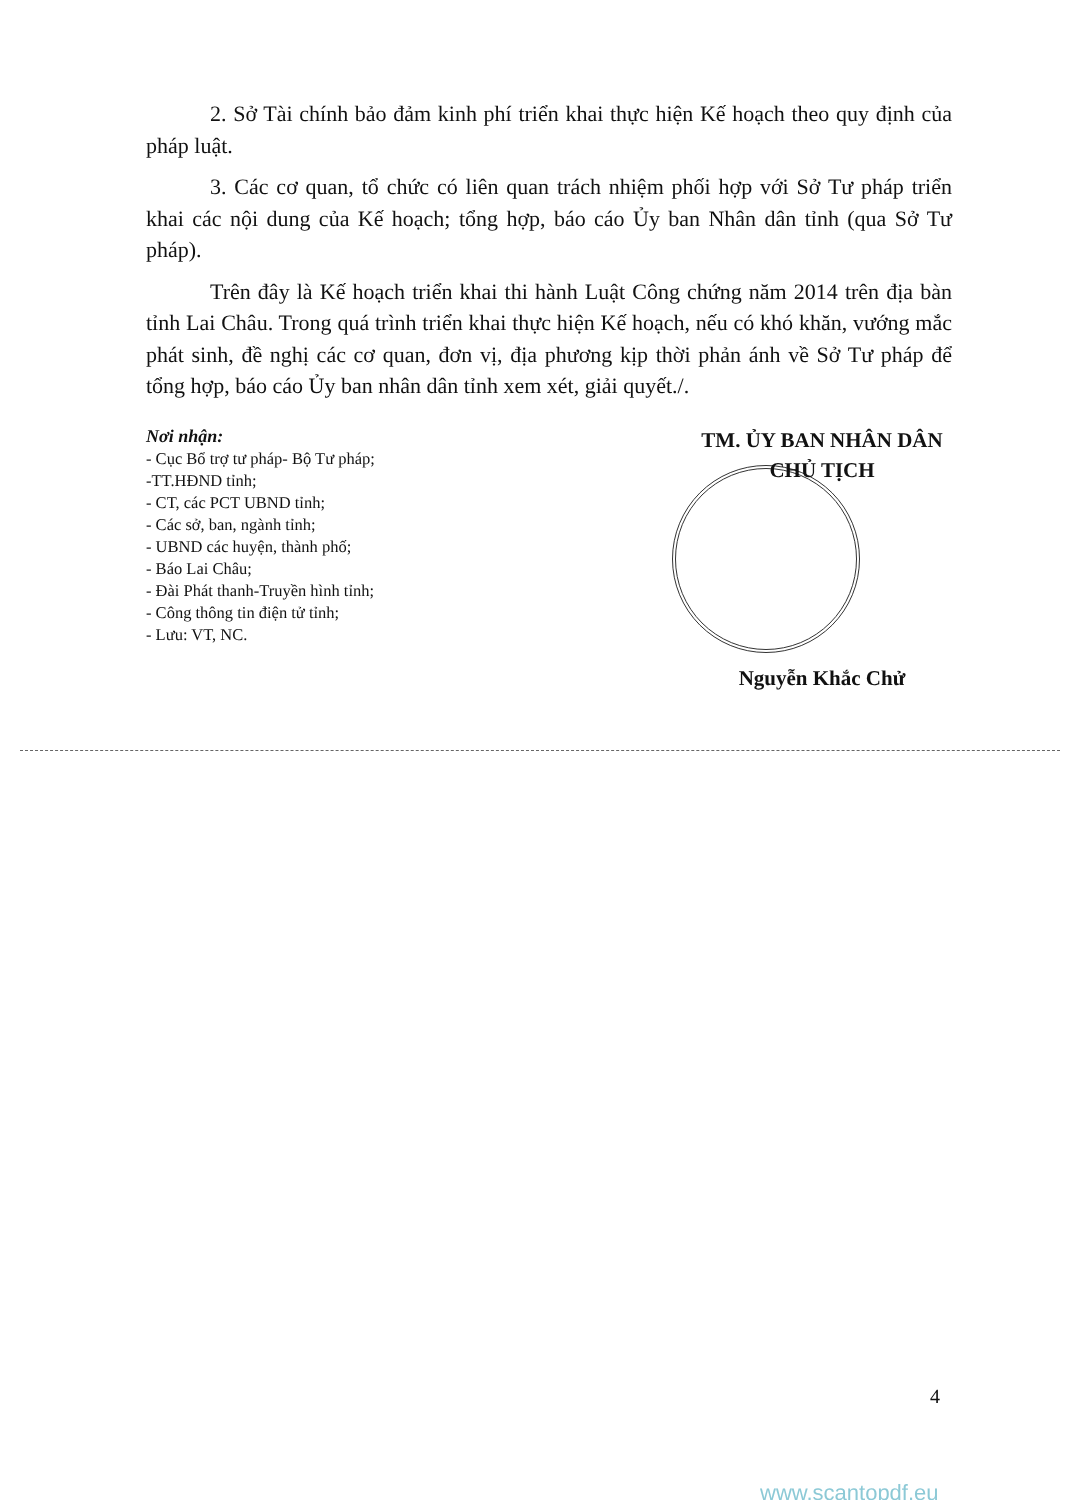2. Sở Tài chính bảo đảm kinh phí triển khai thực hiện Kế hoạch theo quy định của pháp luật.
3. Các cơ quan, tổ chức có liên quan trách nhiệm phối hợp với Sở Tư pháp triển khai các nội dung của Kế hoạch; tổng hợp, báo cáo Ủy ban Nhân dân tỉnh (qua Sở Tư pháp).
Trên đây là Kế hoạch triển khai thi hành Luật Công chứng năm 2014 trên địa bàn tỉnh Lai Châu. Trong quá trình triển khai thực hiện Kế hoạch, nếu có khó khăn, vướng mắc phát sinh, đề nghị các cơ quan, đơn vị, địa phương kịp thời phản ánh về Sở Tư pháp để tổng hợp, báo cáo Ủy ban nhân dân tỉnh xem xét, giải quyết./.
Nơi nhận:
- Cục Bổ trợ tư pháp- Bộ Tư pháp;
-TT.HĐND tỉnh;
- CT, các PCT UBND tỉnh;
- Các sở, ban, ngành tỉnh;
- UBND các huyện, thành phố;
- Báo Lai Châu;
- Đài Phát thanh-Truyền hình tỉnh;
- Công thông tin điện tử tỉnh;
- Lưu: VT, NC.
TM. ỦY BAN NHÂN DÂN
CHỦ TỊCH
Nguyễn Khắc Chử
4
www.scantopdf.eu